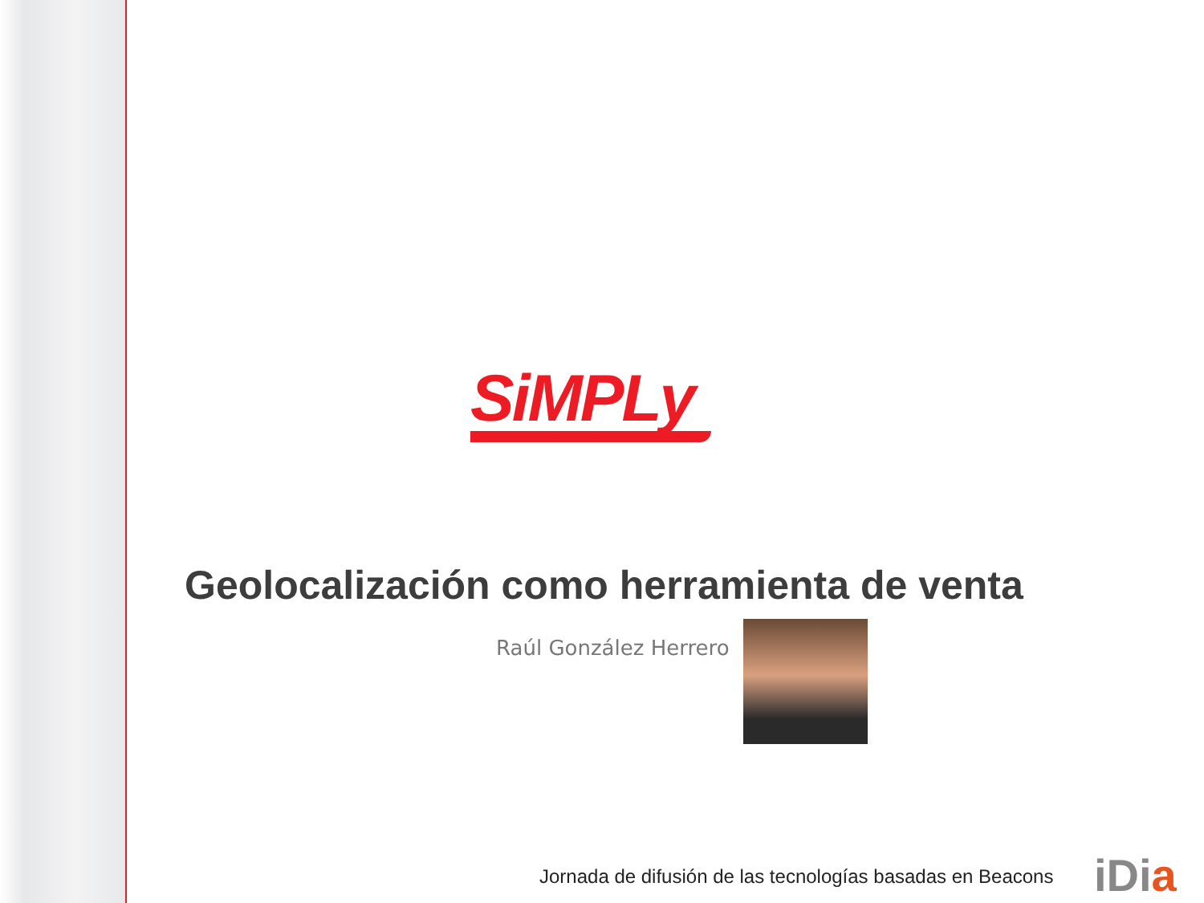SiMPLy
Geolocalización como herramienta de venta
Raúl González Herrero
Jornada de difusión de las tecnologías basadas en Beacons
iDia